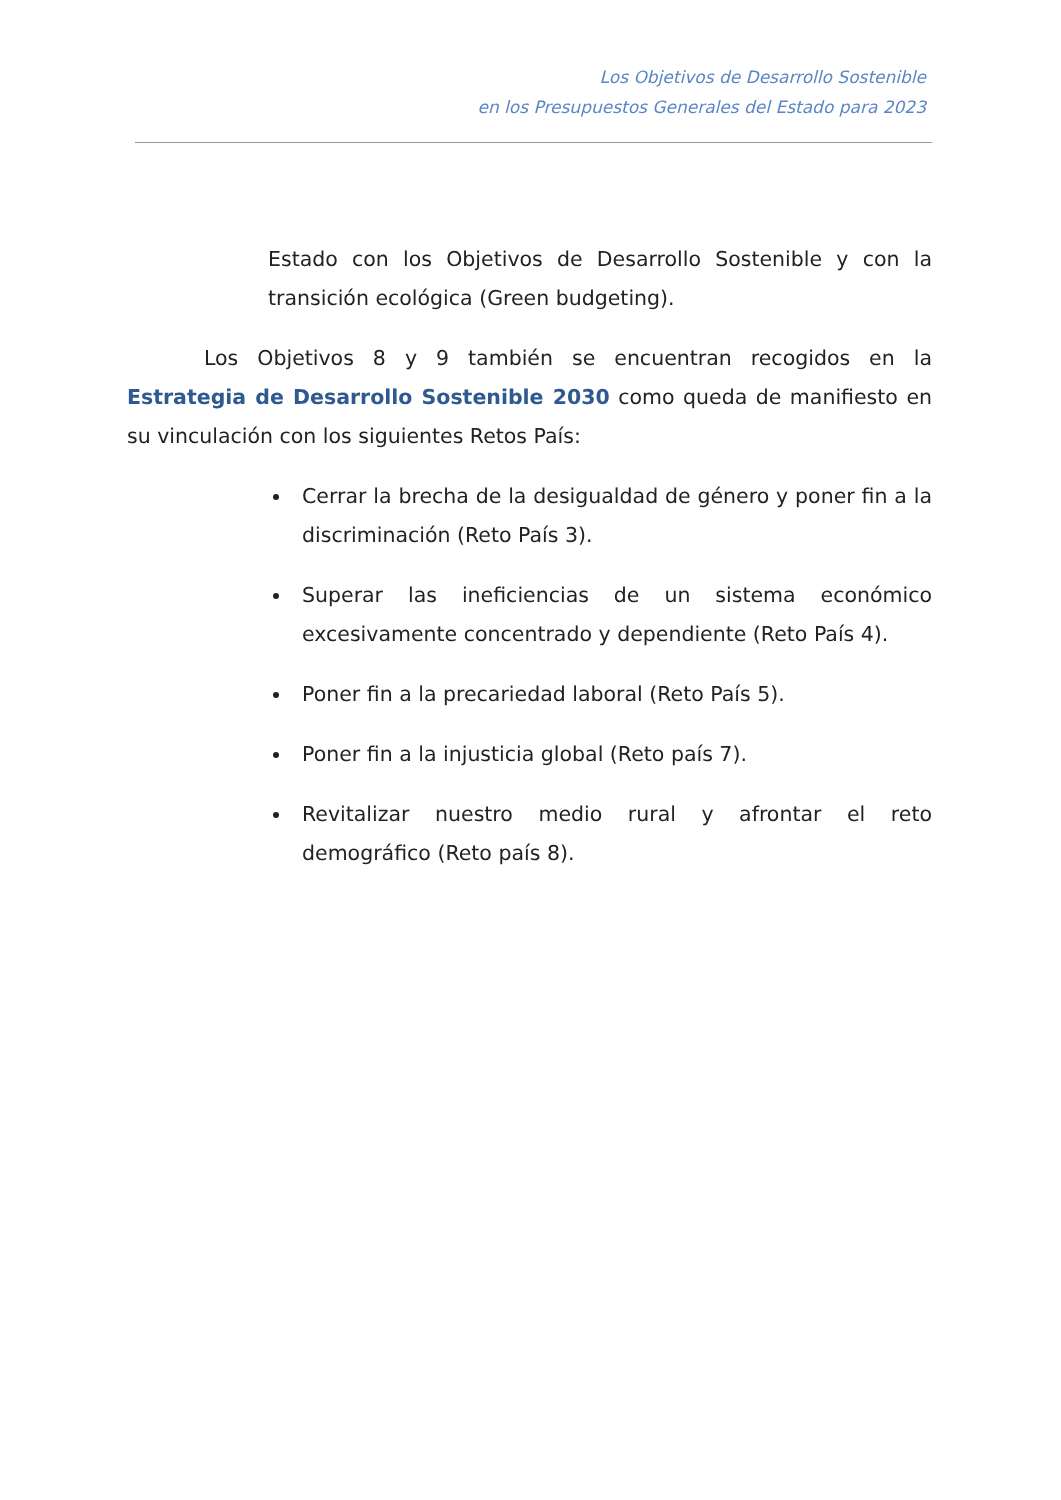Los Objetivos de Desarrollo Sostenible
en los Presupuestos Generales del Estado para 2023
Estado con los Objetivos de Desarrollo Sostenible y con la transición ecológica (Green budgeting).
Los Objetivos 8 y 9 también se encuentran recogidos en la Estrategia de Desarrollo Sostenible 2030 como queda de manifiesto en su vinculación con los siguientes Retos País:
Cerrar la brecha de la desigualdad de género y poner fin a la discriminación (Reto País 3).
Superar las ineficiencias de un sistema económico excesivamente concentrado y dependiente (Reto País 4).
Poner fin a la precariedad laboral (Reto País 5).
Poner fin a la injusticia global (Reto país 7).
Revitalizar nuestro medio rural y afrontar el reto demográfico (Reto país 8).